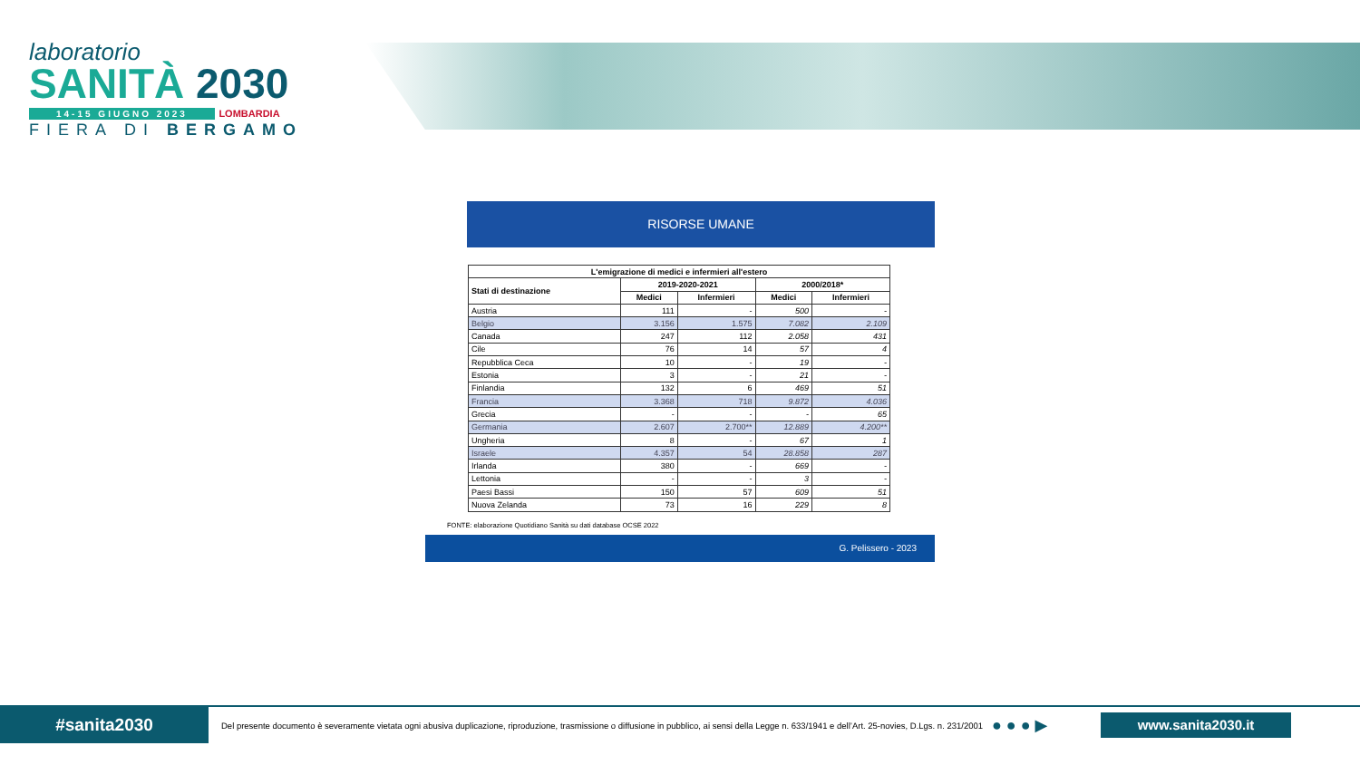laboratorio
SANITÀ 2030
14-15 GIUGNO 2023 LOMBARDIA
FIERA DI BERGAMO
RISORSE UMANE
| L'emigrazione di medici e infermieri all'estero | | | | |
| --- | --- | --- | --- | --- |
| Stati di destinazione | 2019-2020-2021 | | 2000/2018* | |
| | Medici | Infermieri | Medici | Infermieri |
| Austria | 111 | - | 500 | - |
| Belgio | 3.156 | 1.575 | 7.082 | 2.109 |
| Canada | 247 | 112 | 2.058 | 431 |
| Cile | 76 | 14 | 57 | 4 |
| Repubblica Ceca | 10 | - | 19 | - |
| Estonia | 3 | - | 21 | - |
| Finlandia | 132 | 6 | 469 | 51 |
| Francia | 3.368 | 718 | 9.872 | 4.036 |
| Grecia | - | - | - | 65 |
| Germania | 2.607 | 2.700** | 12.889 | 4.200** |
| Ungheria | 8 | - | 67 | 1 |
| Israele | 4.357 | 54 | 28.858 | 287 |
| Irlanda | 380 | - | 669 | - |
| Lettonia | - | - | 3 | - |
| Paesi Bassi | 150 | 57 | 609 | 51 |
| Nuova Zelanda | 73 | 16 | 229 | 8 |
FONTE: elaborazione Quotidiano Sanità su dati database OCSE 2022
G. Pelissero - 2023
#sanita2030
Del presente documento è severamente vietata ogni abusiva duplicazione, riproduzione, trasmissione o diffusione in pubblico, ai sensi della Legge n. 633/1941 e dell’Art. 25-novies, D.Lgs. n. 231/2001
● ● ● ▶
www.sanita2030.it